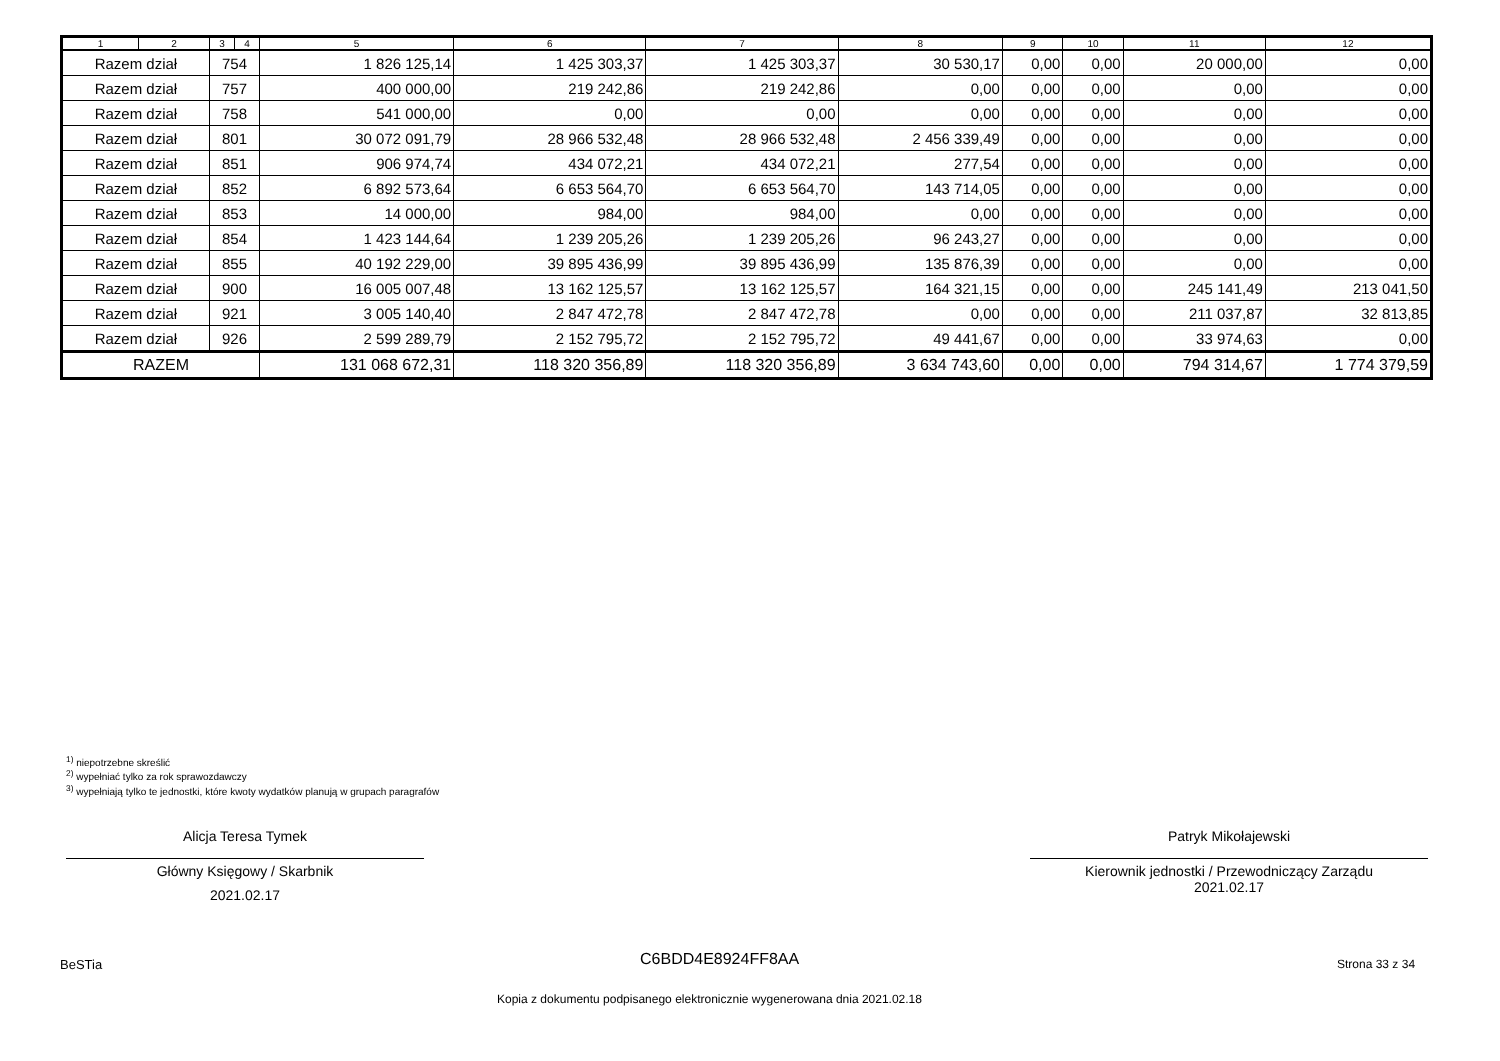| 1 | 2 | 3 | 4 | 5 | 6 | 7 | 8 | 9 | 10 | 11 | 12 |
| --- | --- | --- | --- | --- | --- | --- | --- | --- | --- | --- | --- |
| Razem dział | | 754 | | 1 826 125,14 | 1 425 303,37 | 1 425 303,37 | 30 530,17 | 0,00 | 0,00 | 20 000,00 | 0,00 |
| Razem dział | | 757 | | 400 000,00 | 219 242,86 | 219 242,86 | 0,00 | 0,00 | 0,00 | 0,00 | 0,00 |
| Razem dział | | 758 | | 541 000,00 | 0,00 | 0,00 | 0,00 | 0,00 | 0,00 | 0,00 | 0,00 |
| Razem dział | | 801 | | 30 072 091,79 | 28 966 532,48 | 28 966 532,48 | 2 456 339,49 | 0,00 | 0,00 | 0,00 | 0,00 |
| Razem dział | | 851 | | 906 974,74 | 434 072,21 | 434 072,21 | 277,54 | 0,00 | 0,00 | 0,00 | 0,00 |
| Razem dział | | 852 | | 6 892 573,64 | 6 653 564,70 | 6 653 564,70 | 143 714,05 | 0,00 | 0,00 | 0,00 | 0,00 |
| Razem dział | | 853 | | 14 000,00 | 984,00 | 984,00 | 0,00 | 0,00 | 0,00 | 0,00 | 0,00 |
| Razem dział | | 854 | | 1 423 144,64 | 1 239 205,26 | 1 239 205,26 | 96 243,27 | 0,00 | 0,00 | 0,00 | 0,00 |
| Razem dział | | 855 | | 40 192 229,00 | 39 895 436,99 | 39 895 436,99 | 135 876,39 | 0,00 | 0,00 | 0,00 | 0,00 |
| Razem dział | | 900 | | 16 005 007,48 | 13 162 125,57 | 13 162 125,57 | 164 321,15 | 0,00 | 0,00 | 245 141,49 | 213 041,50 |
| Razem dział | | 921 | | 3 005 140,40 | 2 847 472,78 | 2 847 472,78 | 0,00 | 0,00 | 0,00 | 211 037,87 | 32 813,85 |
| Razem dział | | 926 | | 2 599 289,79 | 2 152 795,72 | 2 152 795,72 | 49 441,67 | 0,00 | 0,00 | 33 974,63 | 0,00 |
| RAZEM | | | | 131 068 672,31 | 118 320 356,89 | 118 320 356,89 | 3 634 743,60 | 0,00 | 0,00 | 794 314,67 | 1 774 379,59 |
<sup>1)</sup> niepotrzebne skreślić
<sup>2)</sup> wypełniać tylko za rok sprawozdawczy
<sup>3)</sup> wypełniają tylko te jednostki, które kwoty wydatków planują w grupach paragrafów
Alicja Teresa Tymek
Główny Księgowy / Skarbnik
2021.02.17
Patryk Mikołajewski
Kierownik jednostki / Przewodniczący Zarządu
2021.02.17
BeSTia C6BDD4E8924FF8AA Strona 33 z 34
Kopia z dokumentu podpisanego elektronicznie wygenerowana dnia 2021.02.18